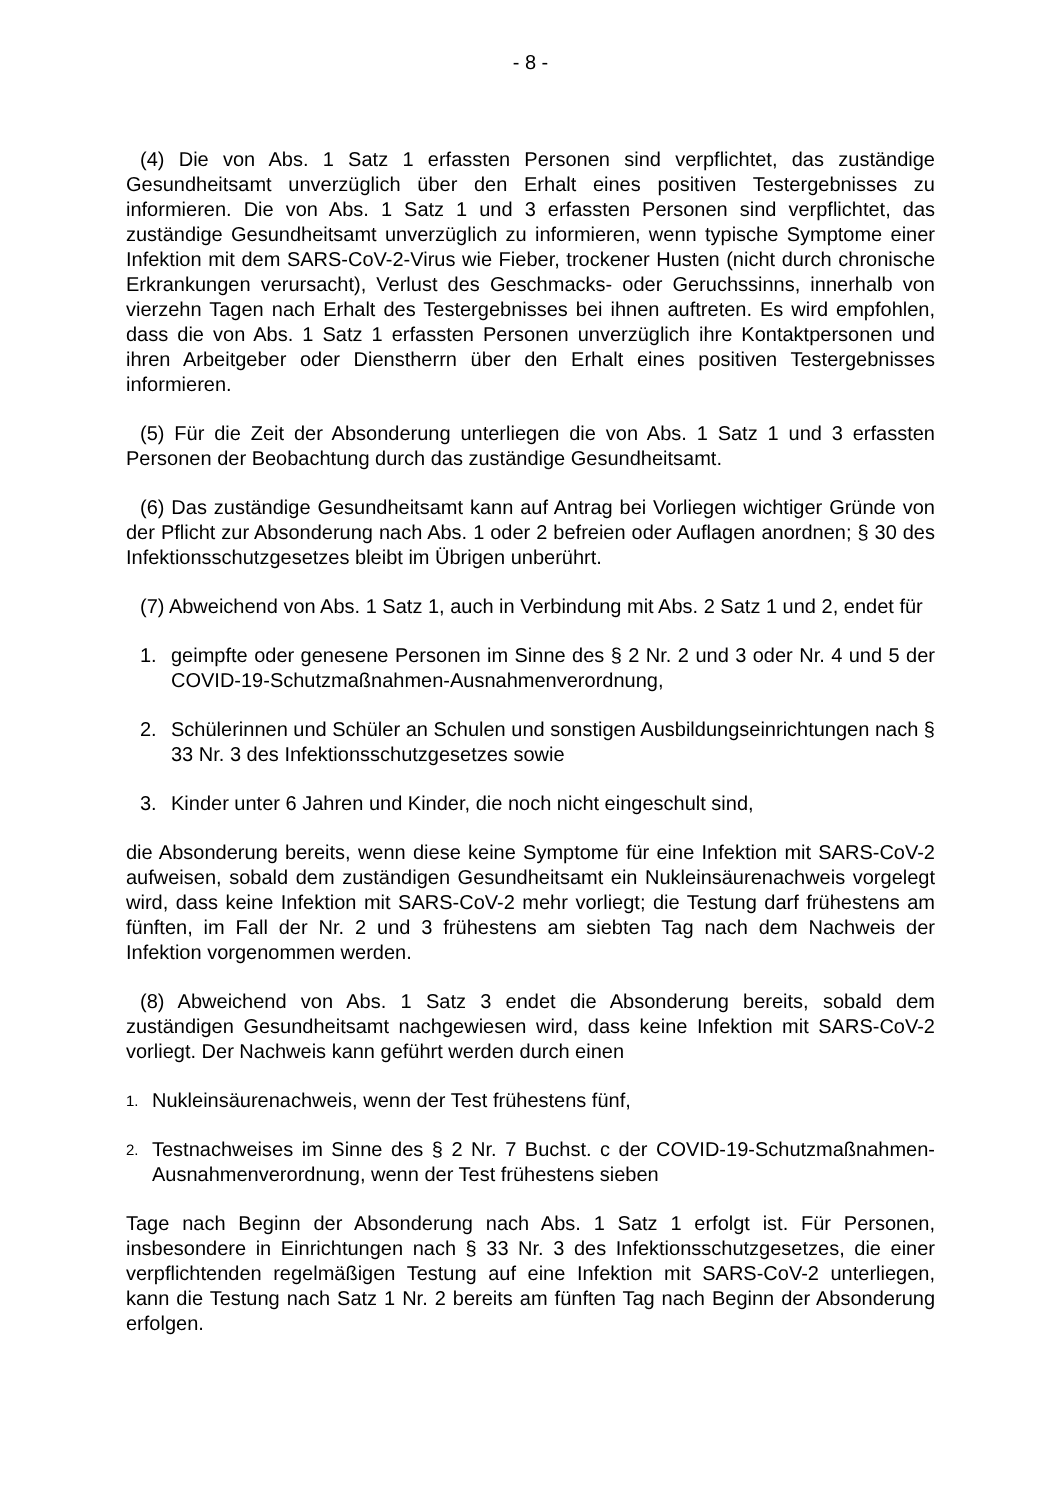- 8 -
(4) Die von Abs. 1 Satz 1 erfassten Personen sind verpflichtet, das zuständige Gesundheitsamt unverzüglich über den Erhalt eines positiven Testergebnisses zu informieren. Die von Abs. 1 Satz 1 und 3 erfassten Personen sind verpflichtet, das zuständige Gesundheitsamt unverzüglich zu informieren, wenn typische Symptome einer Infektion mit dem SARS-CoV-2-Virus wie Fieber, trockener Husten (nicht durch chronische Erkrankungen verursacht), Verlust des Geschmacks- oder Geruchssinns, innerhalb von vierzehn Tagen nach Erhalt des Testergebnisses bei ihnen auftreten. Es wird empfohlen, dass die von Abs. 1 Satz 1 erfassten Personen unverzüglich ihre Kontaktpersonen und ihren Arbeitgeber oder Dienstherrn über den Erhalt eines positiven Testergebnisses informieren.
(5) Für die Zeit der Absonderung unterliegen die von Abs. 1 Satz 1 und 3 erfassten Personen der Beobachtung durch das zuständige Gesundheitsamt.
(6) Das zuständige Gesundheitsamt kann auf Antrag bei Vorliegen wichtiger Gründe von der Pflicht zur Absonderung nach Abs. 1 oder 2 befreien oder Auflagen anordnen; § 30 des Infektionsschutzgesetzes bleibt im Übrigen unberührt.
(7) Abweichend von Abs. 1 Satz 1, auch in Verbindung mit Abs. 2 Satz 1 und 2, endet für
1. geimpfte oder genesene Personen im Sinne des § 2 Nr. 2 und 3 oder Nr. 4 und 5 der COVID-19-Schutzmaßnahmen-Ausnahmenverordnung,
2. Schülerinnen und Schüler an Schulen und sonstigen Ausbildungseinrichtungen nach § 33 Nr. 3 des Infektionsschutzgesetzes sowie
3. Kinder unter 6 Jahren und Kinder, die noch nicht eingeschult sind,
die Absonderung bereits, wenn diese keine Symptome für eine Infektion mit SARS-CoV-2 aufweisen, sobald dem zuständigen Gesundheitsamt ein Nukleinsäurenachweis vorgelegt wird, dass keine Infektion mit SARS-CoV-2 mehr vorliegt; die Testung darf frühestens am fünften, im Fall der Nr. 2 und 3 frühestens am siebten Tag nach dem Nachweis der Infektion vorgenommen werden.
(8) Abweichend von Abs. 1 Satz 3 endet die Absonderung bereits, sobald dem zuständigen Gesundheitsamt nachgewiesen wird, dass keine Infektion mit SARS-CoV-2 vorliegt. Der Nachweis kann geführt werden durch einen
1. Nukleinsäurenachweis, wenn der Test frühestens fünf,
2. Testnachweises im Sinne des § 2 Nr. 7 Buchst. c der COVID-19-Schutzmaßnahmen-Ausnahmenverordnung, wenn der Test frühestens sieben
Tage nach Beginn der Absonderung nach Abs. 1 Satz 1 erfolgt ist. Für Personen, insbesondere in Einrichtungen nach § 33 Nr. 3 des Infektionsschutzgesetzes, die einer verpflichtenden regelmäßigen Testung auf eine Infektion mit SARS-CoV-2 unterliegen, kann die Testung nach Satz 1 Nr. 2 bereits am fünften Tag nach Beginn der Absonderung erfolgen.